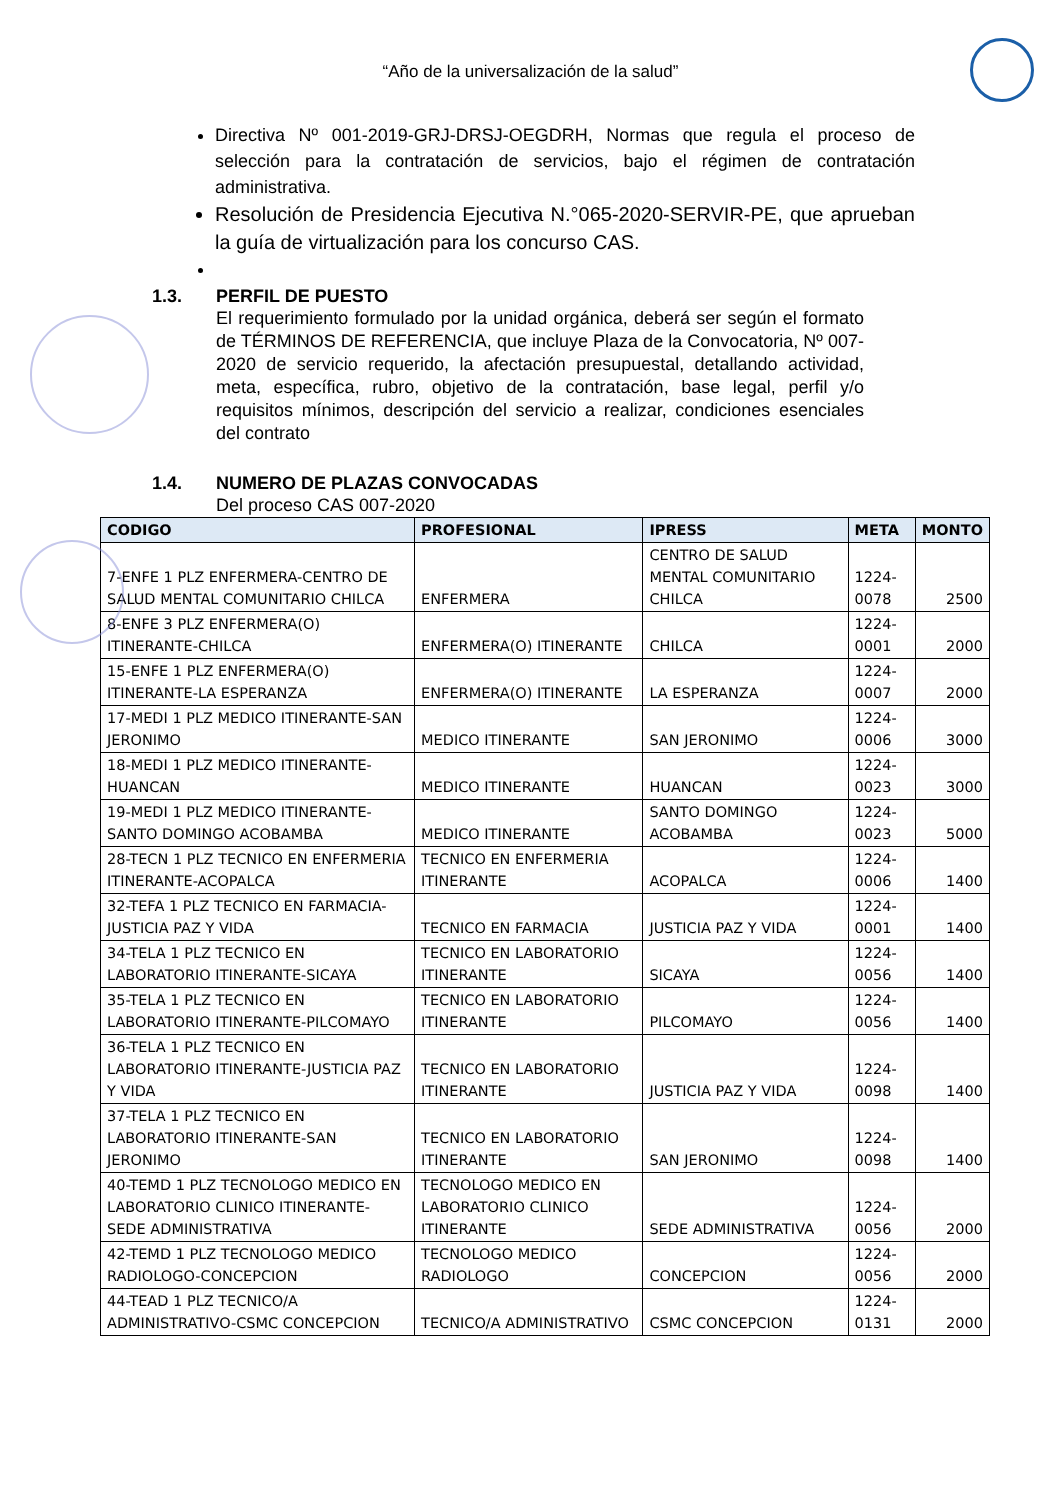“Año de la universalización de la salud”
Directiva Nº 001-2019-GRJ-DRSJ-OEGDRH, Normas que regula el proceso de selección para la contratación de servicios, bajo el régimen de contratación administrativa.
Resolución de Presidencia Ejecutiva N.°065-2020-SERVIR-PE, que aprueban la guía de virtualización para los concurso CAS.
1.3. PERFIL DE PUESTO
El requerimiento formulado por la unidad orgánica, deberá ser según el formato de TÉRMINOS DE REFERENCIA, que incluye Plaza de la Convocatoria, Nº 007-2020 de servicio requerido, la afectación presupuestal, detallando actividad, meta, específica, rubro, objetivo de la contratación, base legal, perfil y/o requisitos mínimos, descripción del servicio a realizar, condiciones esenciales del contrato
1.4. NUMERO DE PLAZAS CONVOCADAS
Del proceso CAS 007-2020
| CODIGO | PROFESIONAL | IPRESS | META | MONTO |
| --- | --- | --- | --- | --- |
| 7-ENFE 1 PLZ ENFERMERA-CENTRO DE SALUD MENTAL COMUNITARIO CHILCA | ENFERMERA | CENTRO DE SALUD MENTAL COMUNITARIO CHILCA | 1224-0078 | 2500 |
| 8-ENFE 3 PLZ ENFERMERA(O) ITINERANTE-CHILCA | ENFERMERA(O) ITINERANTE | CHILCA | 1224-0001 | 2000 |
| 15-ENFE 1 PLZ ENFERMERA(O) ITINERANTE-LA ESPERANZA | ENFERMERA(O) ITINERANTE | LA ESPERANZA | 1224-0007 | 2000 |
| 17-MEDI 1 PLZ MEDICO ITINERANTE-SAN JERONIMO | MEDICO ITINERANTE | SAN JERONIMO | 1224-0006 | 3000 |
| 18-MEDI 1 PLZ MEDICO ITINERANTE-HUANCAN | MEDICO ITINERANTE | HUANCAN | 1224-0023 | 3000 |
| 19-MEDI 1 PLZ MEDICO ITINERANTE-SANTO DOMINGO ACOBAMBA | MEDICO ITINERANTE | SANTO DOMINGO ACOBAMBA | 1224-0023 | 5000 |
| 28-TECN 1 PLZ TECNICO EN ENFERMERIA ITINERANTE-ACOPALCA | TECNICO EN ENFERMERIA ITINERANTE | ACOPALCA | 1224-0006 | 1400 |
| 32-TEFA 1 PLZ TECNICO EN FARMACIA-JUSTICIA PAZ Y VIDA | TECNICO EN FARMACIA | JUSTICIA PAZ Y VIDA | 1224-0001 | 1400 |
| 34-TELA 1 PLZ TECNICO EN LABORATORIO ITINERANTE-SICAYA | TECNICO EN LABORATORIO ITINERANTE | SICAYA | 1224-0056 | 1400 |
| 35-TELA 1 PLZ TECNICO EN LABORATORIO ITINERANTE-PILCOMAYO | TECNICO EN LABORATORIO ITINERANTE | PILCOMAYO | 1224-0056 | 1400 |
| 36-TELA 1 PLZ TECNICO EN LABORATORIO ITINERANTE-JUSTICIA PAZ Y VIDA | TECNICO EN LABORATORIO ITINERANTE | JUSTICIA PAZ Y VIDA | 1224-0098 | 1400 |
| 37-TELA 1 PLZ TECNICO EN LABORATORIO ITINERANTE-SAN JERONIMO | TECNICO EN LABORATORIO ITINERANTE | SAN JERONIMO | 1224-0098 | 1400 |
| 40-TEMD 1 PLZ TECNOLOGO MEDICO EN LABORATORIO CLINICO ITINERANTE-SEDE ADMINISTRATIVA | TECNOLOGO MEDICO EN LABORATORIO CLINICO ITINERANTE | SEDE ADMINISTRATIVA | 1224-0056 | 2000 |
| 42-TEMD 1 PLZ TECNOLOGO MEDICO RADIOLOGO-CONCEPCION | TECNOLOGO MEDICO RADIOLOGO | CONCEPCION | 1224-0056 | 2000 |
| 44-TEAD 1 PLZ TECNICO/A ADMINISTRATIVO-CSMC CONCEPCION | TECNICO/A ADMINISTRATIVO | CSMC CONCEPCION | 1224-0131 | 2000 |